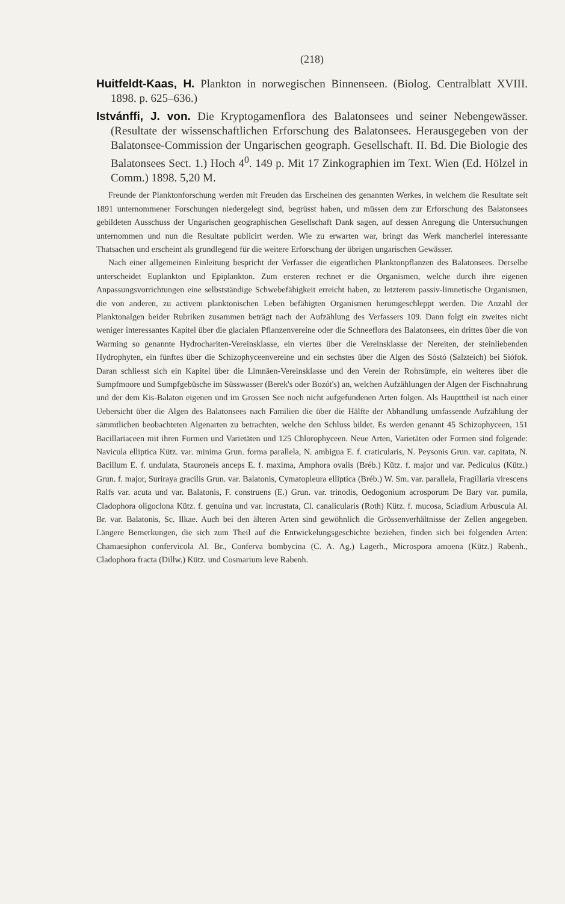(218)
Huitfeldt-Kaas, H. Plankton in norwegischen Binnenseen. (Biolog. Centralblatt XVIII. 1898. p. 625–636.)
Istvánffi, J. von. Die Kryptogamenflora des Balatonsees und seiner Nebengewässer. (Resultate der wissenschaftlichen Erforschung des Balatonsees. Herausgegeben von der Balatonsee-Commission der Ungarischen geograph. Gesellschaft. II. Bd. Die Biologie des Balatonsees Sect. 1.) Hoch 4<sup>0</sup>. 149 p. Mit 17 Zinkographien im Text. Wien (Ed. Hölzel in Comm.) 1898. 5,20 M.
Freunde der Planktonforschung werden mit Freuden das Erscheinen des genannten Werkes, in welchem die Resultate seit 1891 unternommener Forschungen niedergelegt sind, begrüsst haben, und müssen dem zur Erforschung des Balatonsees gebildeten Ausschuss der Ungarischen geographischen Gesellschaft Dank sagen, auf dessen Anregung die Untersuchungen unternommen und nun die Resultate publicirt werden. Wie zu erwarten war, bringt das Werk mancherlei interessante Thatsachen und erscheint als grundlegend für die weitere Erforschung der übrigen ungarischen Gewässer.
Nach einer allgemeinen Einleitung bespricht der Verfasser die eigentlichen Planktonpflanzen des Balatonsees. Derselbe unterscheidet Euplankton und Epiplankton. Zum ersteren rechnet er die Organismen, welche durch ihre eigenen Anpassungsvorrichtungen eine selbstständige Schwebefähigkeit erreicht haben, zu letzterem passiv-limnetische Organismen, die von anderen, zu activem planktonischen Leben befähigten Organismen herumgeschleppt werden. Die Anzahl der Planktonalgen beider Rubriken zusammen beträgt nach der Aufzählung des Verfassers 109. Dann folgt ein zweites nicht weniger interessantes Kapitel über die glacialen Pflanzenvereine oder die Schneeflora des Balatonsees, ein drittes über die von Warming so genannte Hydrochariten-Vereinsklasse, ein viertes über die Vereinsklasse der Nereiten, der steinliebenden Hydrophyten, ein fünftes über die Schizophyceenvereine und ein sechstes über die Algen des Sóstó (Salzteich) bei Siófok. Daran schliesst sich ein Kapitel über die Limnäen-Vereinsklasse und den Verein der Rohrsümpfe, ein weiteres über die Sumpfmoore und Sumpfgebüsche im Süsswasser (Berek's oder Bozót's) an, welchen Aufzählungen der Algen der Fischnahrung und der dem Kis-Balaton eigenen und im Grossen See noch nicht aufgefundenen Arten folgen. Als Hauptttheil ist nach einer Uebersicht über die Algen des Balatonsees nach Familien die über die Hälfte der Abhandlung umfassende Aufzählung der sämmtlichen beobachteten Algenarten zu betrachten, welche den Schluss bildet. Es werden genannt 45 Schizophyceen, 151 Bacillariaceen mit ihren Formen und Varietäten und 125 Chlorophyceen. Neue Arten, Varietäten oder Formen sind folgende: Navicula elliptica Kütz. var. minima Grun. forma parallela, N. ambigua E. f. craticularis, N. Peysonis Grun. var. capitata, N. Bacillum E. f. undulata, Stauroneis anceps E. f. maxima, Amphora ovalis (Bréb.) Kütz. f. major und var. Pediculus (Kütz.) Grun. f. major, Suriraya gracilis Grun. var. Balatonis, Cymatopleura elliptica (Bréb.) W. Sm. var. parallela, Fragillaria virescens Ralfs var. acuta und var. Balatonis, F. construens (E.) Grun. var. trinodis, Oedogonium acrosporum De Bary var. pumila, Cladophora oligoclona Kütz. f. genuina und var. incrustata, Cl. canalicularis (Roth) Kütz. f. mucosa, Sciadium Arbuscula Al. Br. var. Balatonis, Sc. Ilkae. Auch bei den älteren Arten sind gewöhnlich die Grössenverhältnisse der Zellen angegeben. Längere Bemerkungen, die sich zum Theil auf die Entwickelungsgeschichte beziehen, finden sich bei folgenden Arten: Chamaesiphon confervicola Al. Br., Conferva bombycina (C. A. Ag.) Lagerh., Microspora amoena (Kütz.) Rabenh., Cladophora fracta (Dillw.) Kütz. und Cosmarium leve Rabenh.